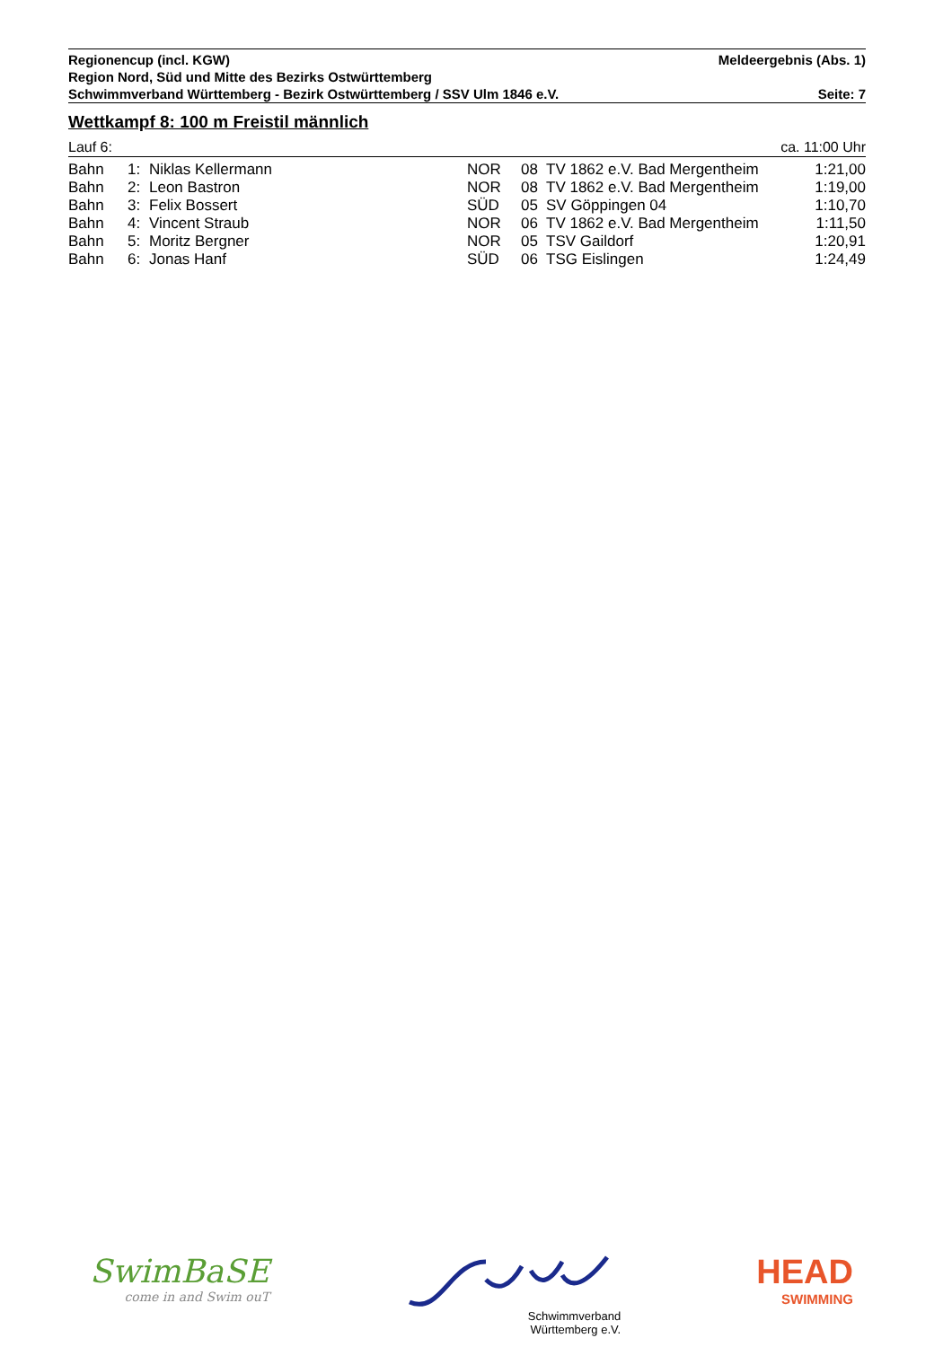Regionencup (incl. KGW) Meldeergebnis (Abs. 1)
Region Nord, Süd und Mitte des Bezirks Ostwürttemberg
Schwimmverband Württemberg - Bezirk Ostwürttemberg / SSV Ulm 1846 e.V. Seite: 7
Wettkampf 8: 100 m Freistil männlich
Lauf 6: ca. 11:00 Uhr
| Bahn | 1: | Niklas Kellermann | NOR | 08 | TV 1862 e.V. Bad Mergentheim | 1:21,00 |
| Bahn | 2: | Leon Bastron | NOR | 08 | TV 1862 e.V. Bad Mergentheim | 1:19,00 |
| Bahn | 3: | Felix Bossert | SÜD | 05 | SV Göppingen 04 | 1:10,70 |
| Bahn | 4: | Vincent Straub | NOR | 06 | TV 1862 e.V. Bad Mergentheim | 1:11,50 |
| Bahn | 5: | Moritz Bergner | NOR | 05 | TSV Gaildorf | 1:20,91 |
| Bahn | 6: | Jonas Hanf | SÜD | 06 | TSG Eislingen | 1:24,49 |
SwimBaSE
come in and Swim ouT
Schwimmverband
Württemberg e.V.
HEAD
SWIMMING